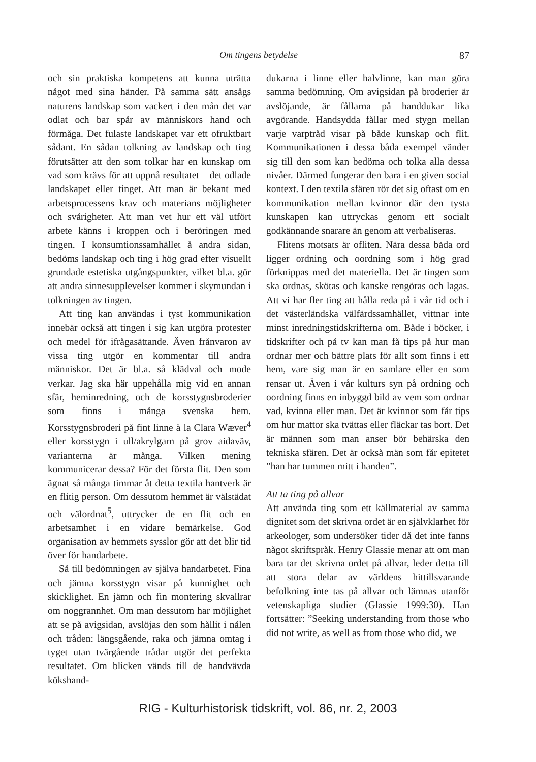Om tingens betydelse
87
och sin praktiska kompetens att kunna uträtta något med sina händer. På samma sätt ansågs naturens landskap som vackert i den mån det var odlat och bar spår av människors hand och förmåga. Det fulaste landskapet var ett ofruktbart sådant. En sådan tolkning av landskap och ting förutsätter att den som tolkar har en kunskap om vad som krävs för att uppnå resultatet – det odlade landskapet eller tinget. Att man är bekant med arbetsprocessens krav och materians möjligheter och svårigheter. Att man vet hur ett väl utfört arbete känns i kroppen och i beröringen med tingen. I konsumtionssamhället å andra sidan, bedöms landskap och ting i hög grad efter visuellt grundade estetiska utgångspunkter, vilket bl.a. gör att andra sinnesupplevelser kommer i skymundan i tolkningen av tingen.
Att ting kan användas i tyst kommunikation innebär också att tingen i sig kan utgöra protester och medel för ifrågasättande. Även frånvaron av vissa ting utgör en kommentar till andra människor. Det är bl.a. så klädval och mode verkar. Jag ska här uppehålla mig vid en annan sfär, heminredning, och de korsstygnsbroderier som finns i många svenska hem. Korsstygnsbroderi på fint linne à la Clara Wæver<sup>4</sup> eller korsstygn i ull/akrylgarn på grov aidaväv, varianterna är många. Vilken mening kommunicerar dessa? För det första flit. Den som ägnat så många timmar åt detta textila hantverk är en flitig person. Om dessutom hemmet är välstädat och välordnat<sup>5</sup>, uttrycker de en flit och en arbetsamhet i en vidare bemärkelse. God organisation av hemmets sysslor gör att det blir tid över för handarbete.
Så till bedömningen av själva handarbetet. Fina och jämna korsstygn visar på kunnighet och skicklighet. En jämn och fin montering skvallrar om noggrannhet. Om man dessutom har möjlighet att se på avigsidan, avslöjas den som hållit i nålen och tråden: längsgående, raka och jämna omtag i tyget utan tvärgående trådar utgör det perfekta resultatet. Om blicken vänds till de handvävda kökshand-
dukarna i linne eller halvlinne, kan man göra samma bedömning. Om avigsidan på broderier är avslöjande, är fållarna på handdukar lika avgörande. Handsydda fållar med stygn mellan varje varptråd visar på både kunskap och flit. Kommunikationen i dessa båda exempel vänder sig till den som kan bedöma och tolka alla dessa nivåer. Därmed fungerar den bara i en given social kontext. I den textila sfären rör det sig oftast om en kommunikation mellan kvinnor där den tysta kunskapen kan uttryckas genom ett socialt godkännande snarare än genom att verbaliseras.
Flitens motsats är ofliten. Nära dessa båda ord ligger ordning och oordning som i hög grad förknippas med det materiella. Det är tingen som ska ordnas, skötas och kanske rengöras och lagas. Att vi har fler ting att hålla reda på i vår tid och i det västerländska välfärdssamhället, vittnar inte minst inredningstidskrifterna om. Både i böcker, i tidskrifter och på tv kan man få tips på hur man ordnar mer och bättre plats för allt som finns i ett hem, vare sig man är en samlare eller en som rensar ut. Även i vår kulturs syn på ordning och oordning finns en inbyggd bild av vem som ordnar vad, kvinna eller man. Det är kvinnor som får tips om hur mattor ska tvättas eller fläckar tas bort. Det är männen som man anser bör behärska den tekniska sfären. Det är också män som får epitetet ”han har tummen mitt i handen”.
Att ta ting på allvar
Att använda ting som ett källmaterial av samma dignitet som det skrivna ordet är en självklarhet för arkeologer, som undersöker tider då det inte fanns något skriftspråk. Henry Glassie menar att om man bara tar det skrivna ordet på allvar, leder detta till att stora delar av världens hittillsvarande befolkning inte tas på allvar och lämnas utanför vetenskapliga studier (Glassie 1999:30). Han fortsätter: ”Seeking understanding from those who did not write, as well as from those who did, we
RIG - Kulturhistorisk tidskrift, vol. 86, nr. 2, 2003